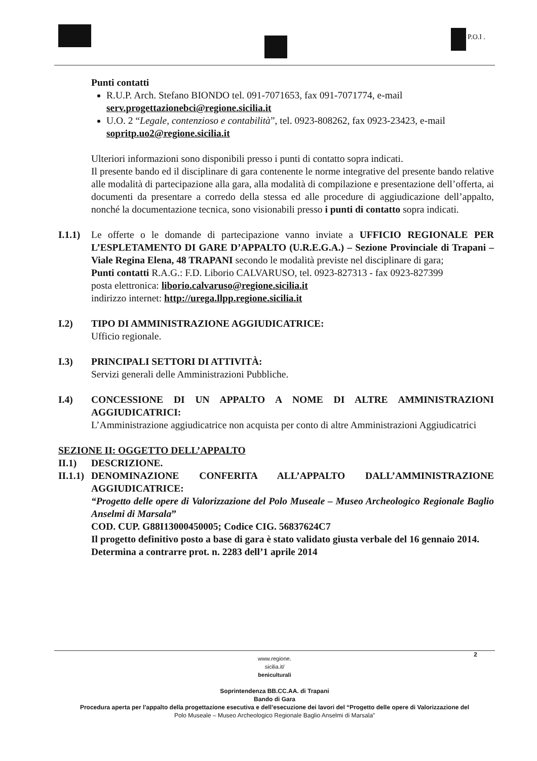P.O.I .
Punti contatti
R.U.P. Arch. Stefano BIONDO tel. 091-7071653, fax 091-7071774, e-mail serv.progettazionebci@regione.sicilia.it
U.O. 2 “Legale, contenzioso e contabilità”, tel. 0923-808262, fax 0923-23423, e-mail sopritp.uo2@regione.sicilia.it
Ulteriori informazioni sono disponibili presso i punti di contatto sopra indicati.
Il presente bando ed il disciplinare di gara contenente le norme integrative del presente bando relative alle modalità di partecipazione alla gara, alla modalità di compilazione e presentazione dell’offerta, ai documenti da presentare a corredo della stessa ed alle procedure di aggiudicazione dell’appalto, nonché la documentazione tecnica, sono visionabili presso i punti di contatto sopra indicati.
I.1.1)
Le offerte o le domande di partecipazione vanno inviate a UFFICIO REGIONALE PER L’ESPLETAMENTO DI GARE D’APPALTO (U.R.E.G.A.) – Sezione Provinciale di Trapani – Viale Regina Elena, 48 TRAPANI secondo le modalità previste nel disciplinare di gara;
Punti contatti R.A.G.: F.D. Liborio CALVARUSO, tel. 0923-827313 - fax 0923-827399
posta elettronica: liborio.calvaruso@regione.sicilia.it
indirizzo internet: http://urega.llpp.regione.sicilia.it
I.2) TIPO DI AMMINISTRAZIONE AGGIUDICATRICE:
Ufficio regionale.
I.3) PRINCIPALI SETTORI DI ATTIVITÀ:
Servizi generali delle Amministrazioni Pubbliche.
I.4) CONCESSIONE DI UN APPALTO A NOME DI ALTRE AMMINISTRAZIONI AGGIUDICATRICI:
L’Amministrazione aggiudicatrice non acquista per conto di altre Amministrazioni Aggiudicatrici
SEZIONE II: OGGETTO DELL’APPALTO
II.1) DESCRIZIONE.
II.1.1)
DENOMINAZIONE CONFERITA ALL’APPALTO DALL’AMMINISTRAZIONE AGGIUDICATRICE:
“Progetto delle opere di Valorizzazione del Polo Museale – Museo Archeologico Regionale Baglio Anselmi di Marsala”
COD. CUP. G88I13000450005; Codice CIG. 56837624C7
Il progetto definitivo posto a base di gara è stato validato giusta verbale del 16 gennaio 2014.
Determina a contrarre prot. n. 2283 dell’1 aprile 2014
www.regione.
sicilia.it/
beniculturali
Soprintendenza BB.CC.AA. di Trapani
Bando di Gara
Procedura aperta per l’appalto della progettazione esecutiva e dell’esecuzione dei lavori del “Progetto delle opere di Valorizzazione del
Polo Museale – Museo Archeologico Regionale Baglio Anselmi di Marsala”
2